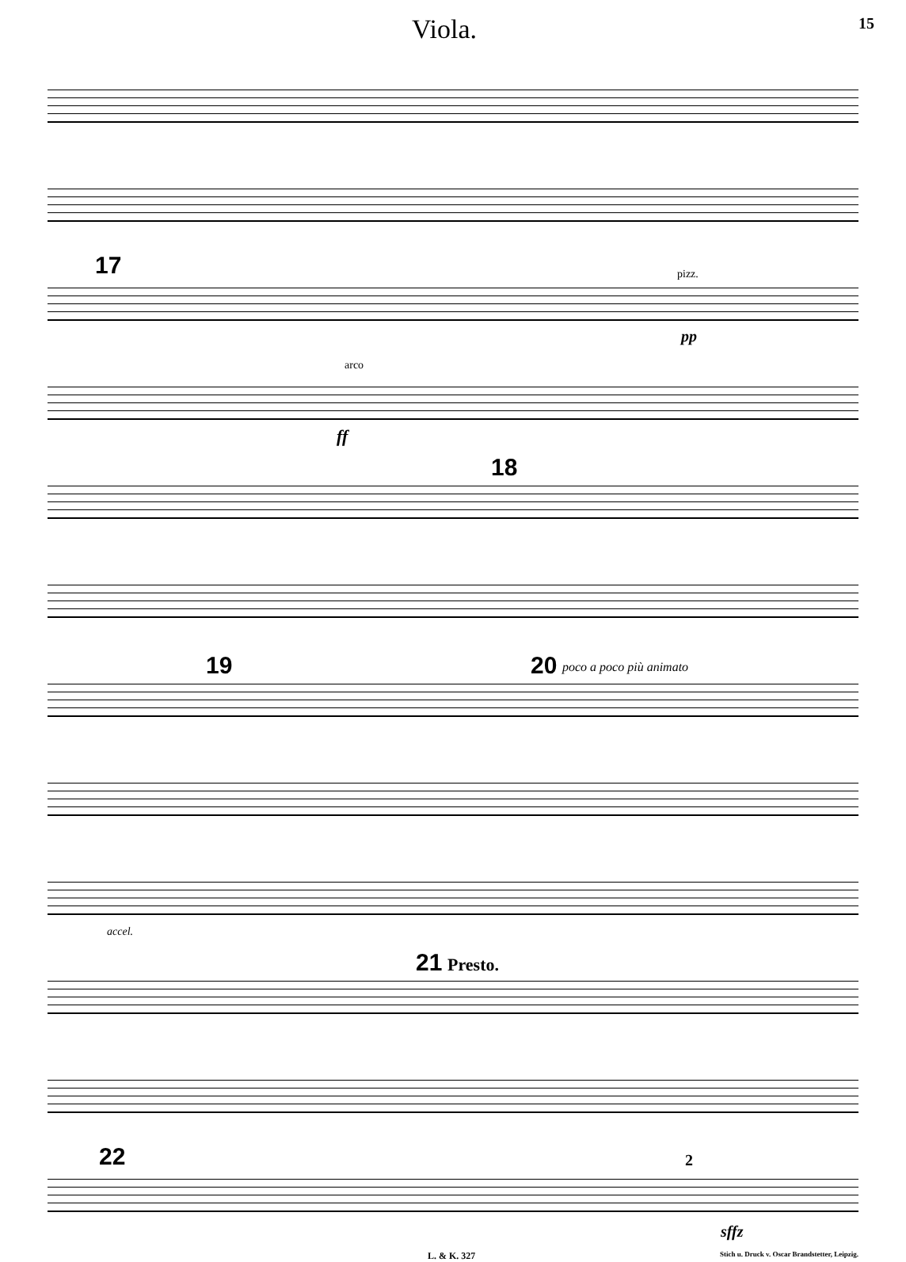Viola.
15
17 pizz.
pp
arco
ff
18
19 20 poco a poco più animato
accel.
21 Presto.
22 2
sffz
L. & K. 327 Stich u. Druck v. Oscar Brandstetter, Leipzig.